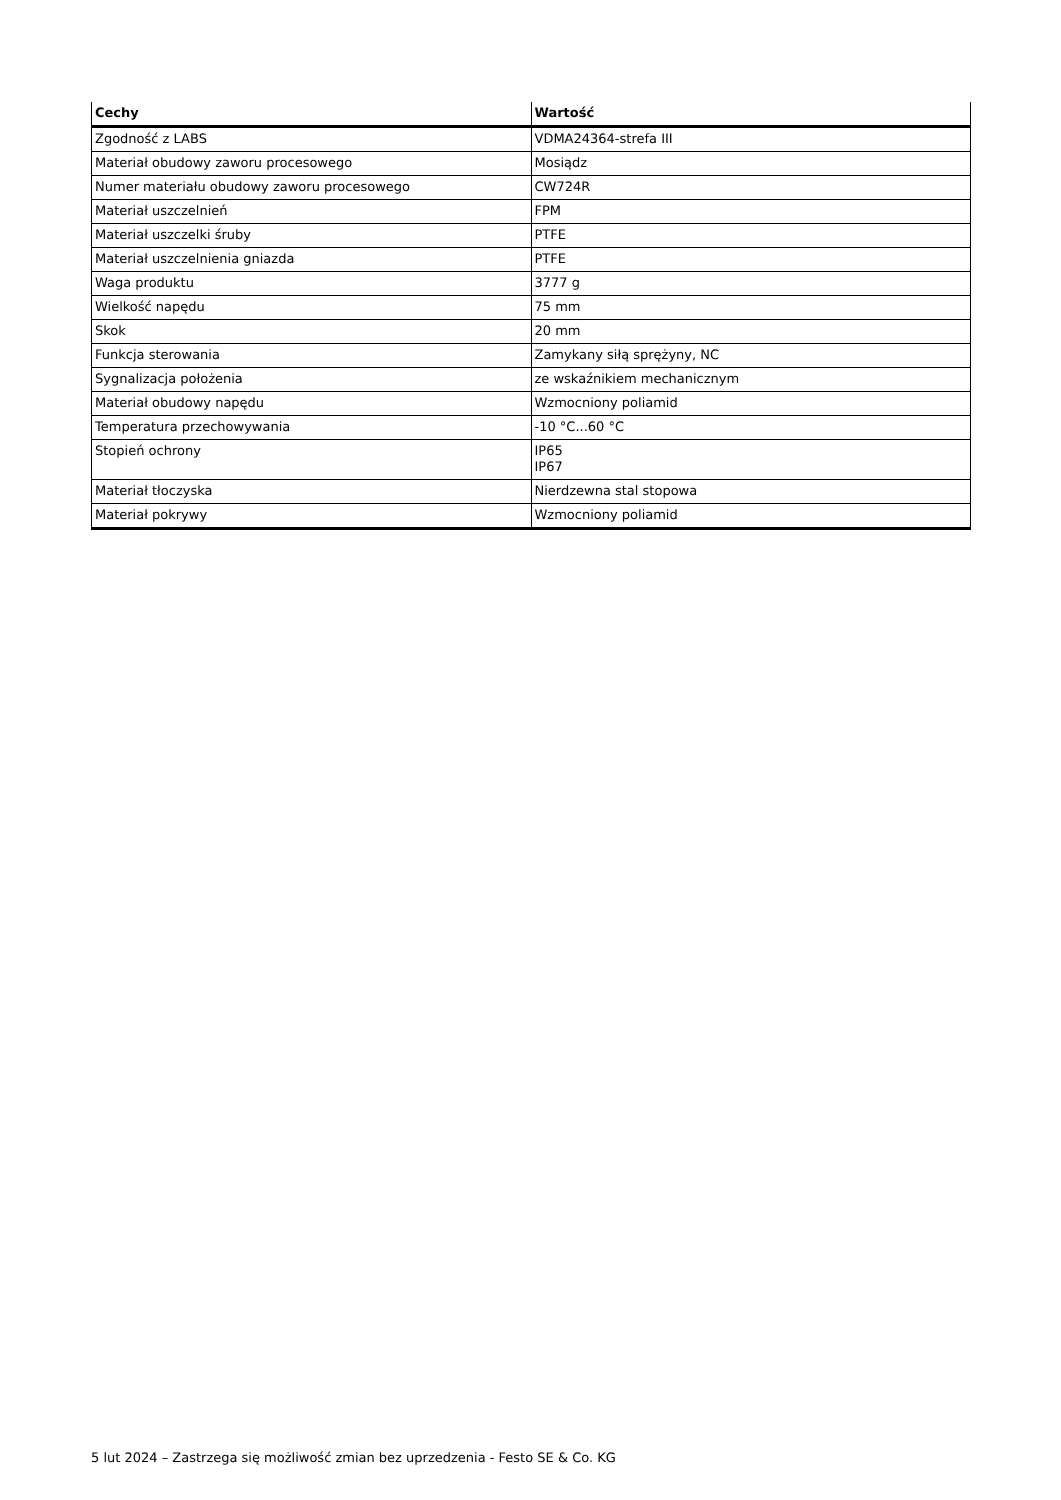| Cechy | Wartość |
| --- | --- |
| Zgodność z LABS | VDMA24364-strefa III |
| Materiał obudowy zaworu procesowego | Mosiądz |
| Numer materiału obudowy zaworu procesowego | CW724R |
| Materiał uszczelnień | FPM |
| Materiał uszczelki śruby | PTFE |
| Materiał uszczelnienia gniazda | PTFE |
| Waga produktu | 3777 g |
| Wielkość napędu | 75 mm |
| Skok | 20 mm |
| Funkcja sterowania | Zamykany siłą sprężyny, NC |
| Sygnalizacja położenia | ze wskaźnikiem mechanicznym |
| Materiał obudowy napędu | Wzmocniony poliamid |
| Temperatura przechowywania | -10 °C...60 °C |
| Stopień ochrony | IP65 IP67 |
| Materiał tłoczyska | Nierdzewna stal stopowa |
| Materiał pokrywy | Wzmocniony poliamid |
5 lut 2024 – Zastrzega się możliwość zmian bez uprzedzenia - Festo SE & Co. KG